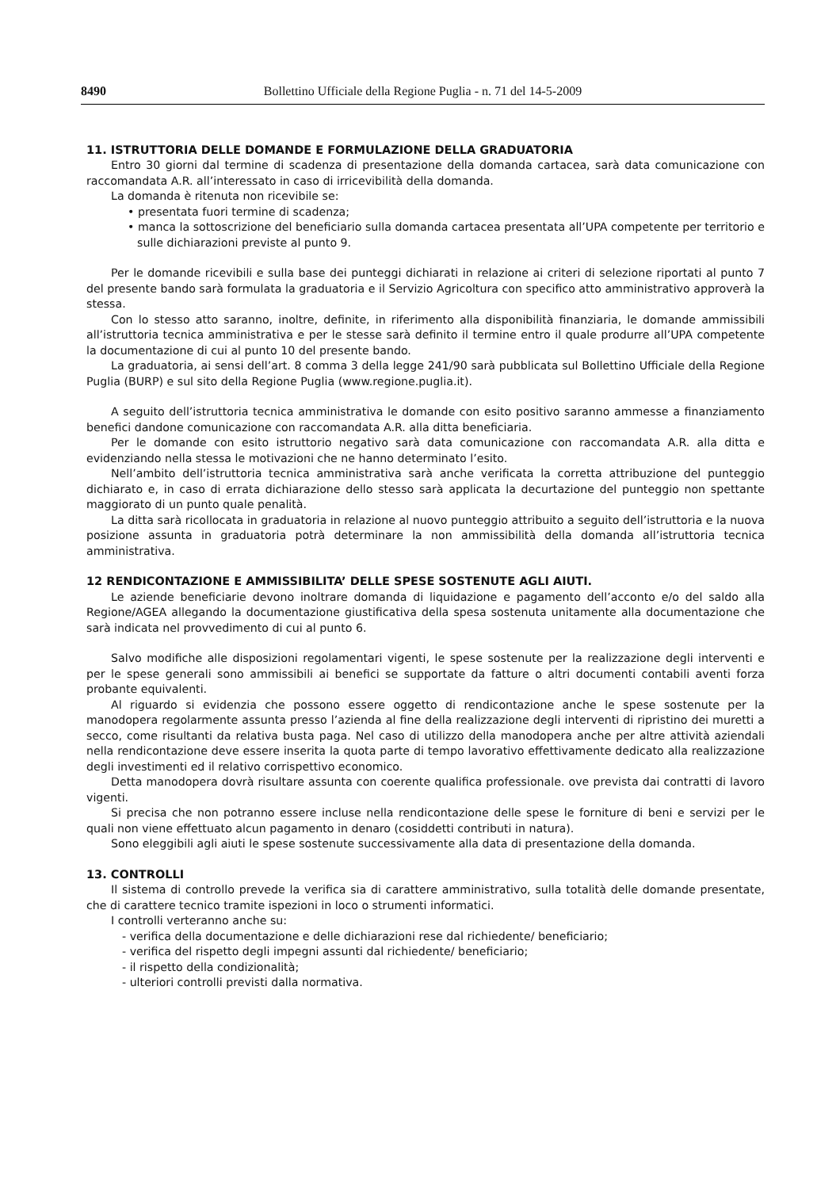8490 Bollettino Ufficiale della Regione Puglia - n. 71 del 14-5-2009
11. ISTRUTTORIA DELLE DOMANDE E FORMULAZIONE DELLA GRADUATORIA
Entro 30 giorni dal termine di scadenza di presentazione della domanda cartacea, sarà data comunicazione con raccomandata A.R. all’interessato in caso di irricevibilità della domanda.
La domanda è ritenuta non ricevibile se:
• presentata fuori termine di scadenza;
• manca la sottoscrizione del beneficiario sulla domanda cartacea presentata all’UPA competente per territorio e sulle dichiarazioni previste al punto 9.
Per le domande ricevibili e sulla base dei punteggi dichiarati in relazione ai criteri di selezione riportati al punto 7 del presente bando sarà formulata la graduatoria e il Servizio Agricoltura con specifico atto amministrativo approverà la stessa.
Con lo stesso atto saranno, inoltre, definite, in riferimento alla disponibilità finanziaria, le domande ammissibili all’istruttoria tecnica amministrativa e per le stesse sarà definito il termine entro il quale produrre all’UPA competente la documentazione di cui al punto 10 del presente bando.
La graduatoria, ai sensi dell’art. 8 comma 3 della legge 241/90 sarà pubblicata sul Bollettino Ufficiale della Regione Puglia (BURP) e sul sito della Regione Puglia (www.regione.puglia.it).
A seguito dell’istruttoria tecnica amministrativa le domande con esito positivo saranno ammesse a finanziamento benefici dandone comunicazione con raccomandata A.R. alla ditta beneficiaria.
Per le domande con esito istruttorio negativo sarà data comunicazione con raccomandata A.R. alla ditta e evidenziando nella stessa le motivazioni che ne hanno determinato l’esito.
Nell’ambito dell’istruttoria tecnica amministrativa sarà anche verificata la corretta attribuzione del punteggio dichiarato e, in caso di errata dichiarazione dello stesso sarà applicata la decurtazione del punteggio non spettante maggiorato di un punto quale penalità.
La ditta sarà ricollocata in graduatoria in relazione al nuovo punteggio attribuito a seguito dell’istruttoria e la nuova posizione assunta in graduatoria potrà determinare la non ammissibilità della domanda all’istruttoria tecnica amministrativa.
12 RENDICONTAZIONE E AMMISSIBILITA’ DELLE SPESE SOSTENUTE AGLI AIUTI.
Le aziende beneficiarie devono inoltrare domanda di liquidazione e pagamento dell’acconto e/o del saldo alla Regione/AGEA allegando la documentazione giustificativa della spesa sostenuta unitamente alla documentazione che sarà indicata nel provvedimento di cui al punto 6.
Salvo modifiche alle disposizioni regolamentari vigenti, le spese sostenute per la realizzazione degli interventi e per le spese generali sono ammissibili ai benefici se supportate da fatture o altri documenti contabili aventi forza probante equivalenti.
Al riguardo si evidenzia che possono essere oggetto di rendicontazione anche le spese sostenute per la manodopera regolarmente assunta presso l’azienda al fine della realizzazione degli interventi di ripristino dei muretti a secco, come risultanti da relativa busta paga. Nel caso di utilizzo della manodopera anche per altre attività aziendali nella rendicontazione deve essere inserita la quota parte di tempo lavorativo effettivamente dedicato alla realizzazione degli investimenti ed il relativo corrispettivo economico.
Detta manodopera dovrà risultare assunta con coerente qualifica professionale. ove prevista dai contratti di lavoro vigenti.
Si precisa che non potranno essere incluse nella rendicontazione delle spese le forniture di beni e servizi per le quali non viene effettuato alcun pagamento in denaro (cosiddetti contributi in natura).
Sono eleggibili agli aiuti le spese sostenute successivamente alla data di presentazione della domanda.
13. CONTROLLI
Il sistema di controllo prevede la verifica sia di carattere amministrativo, sulla totalità delle domande presentate, che di carattere tecnico tramite ispezioni in loco o strumenti informatici.
I controlli verteranno anche su:
- verifica della documentazione e delle dichiarazioni rese dal richiedente/ beneficiario;
- verifica del rispetto degli impegni assunti dal richiedente/ beneficiario;
- il rispetto della condizionalità;
- ulteriori controlli previsti dalla normativa.